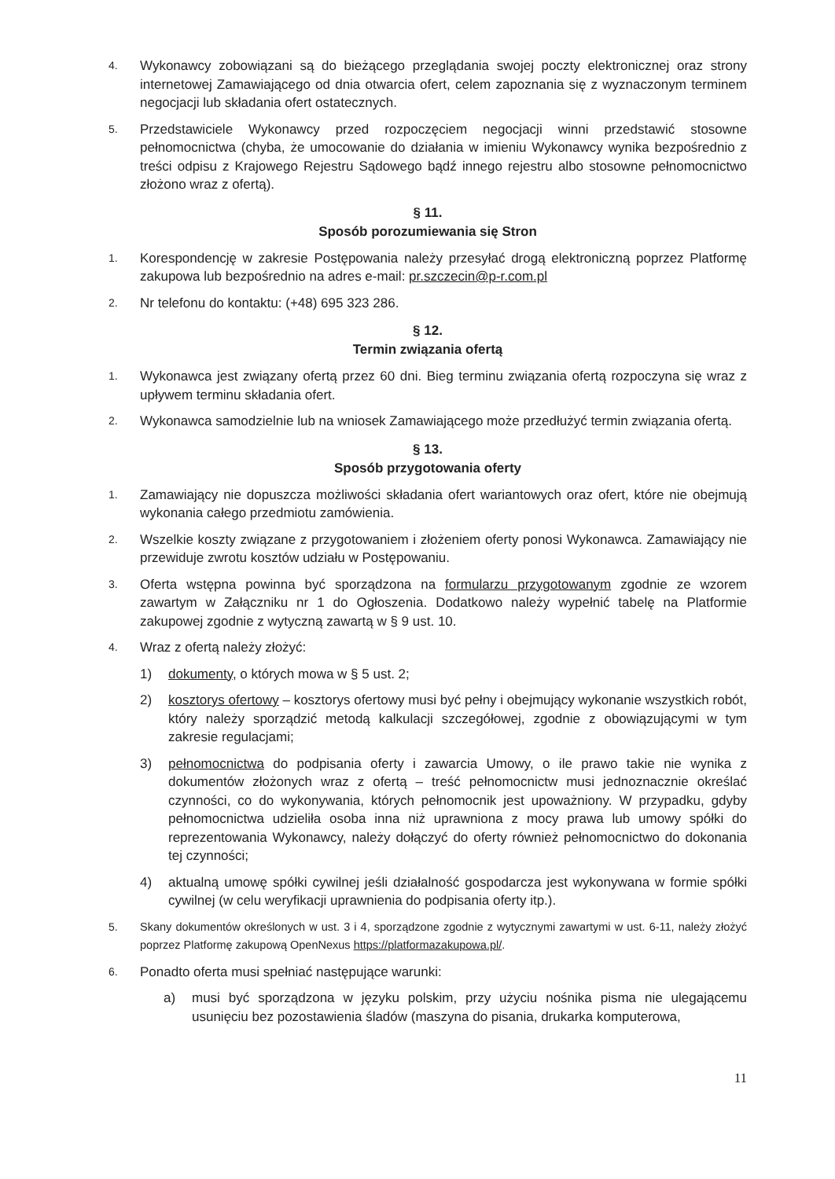4. Wykonawcy zobowiązani są do bieżącego przeglądania swojej poczty elektronicznej oraz strony internetowej Zamawiającego od dnia otwarcia ofert, celem zapoznania się z wyznaczonym terminem negocjacji lub składania ofert ostatecznych.
5. Przedstawiciele Wykonawcy przed rozpoczęciem negocjacji winni przedstawić stosowne pełnomocnictwa (chyba, że umocowanie do działania w imieniu Wykonawcy wynika bezpośrednio z treści odpisu z Krajowego Rejestru Sądowego bądź innego rejestru albo stosowne pełnomocnictwo złożono wraz z ofertą).
§ 11.
Sposób porozumiewania się Stron
1. Korespondencję w zakresie Postępowania należy przesyłać drogą elektroniczną poprzez Platformę zakupowa lub bezpośrednio na adres e-mail: pr.szczecin@p-r.com.pl
2. Nr telefonu do kontaktu: (+48) 695 323 286.
§ 12.
Termin związania ofertą
1. Wykonawca jest związany ofertą przez 60 dni. Bieg terminu związania ofertą rozpoczyna się wraz z upływem terminu składania ofert.
2. Wykonawca samodzielnie lub na wniosek Zamawiającego może przedłużyć termin związania ofertą.
§ 13.
Sposób przygotowania oferty
1. Zamawiający nie dopuszcza możliwości składania ofert wariantowych oraz ofert, które nie obejmują wykonania całego przedmiotu zamówienia.
2. Wszelkie koszty związane z przygotowaniem i złożeniem oferty ponosi Wykonawca. Zamawiający nie przewiduje zwrotu kosztów udziału w Postępowaniu.
3. Oferta wstępna powinna być sporządzona na formularzu przygotowanym zgodnie ze wzorem zawartym w Załączniku nr 1 do Ogłoszenia. Dodatkowo należy wypełnić tabelę na Platformie zakupowej zgodnie z wytyczną zawartą w § 9 ust. 10.
4. Wraz z ofertą należy złożyć:
1) dokumenty, o których mowa w § 5 ust. 2;
2) kosztorys ofertowy – kosztorys ofertowy musi być pełny i obejmujący wykonanie wszystkich robót, który należy sporządzić metodą kalkulacji szczegółowej, zgodnie z obowiązującymi w tym zakresie regulacjami;
3) pełnomocnictwa do podpisania oferty i zawarcia Umowy, o ile prawo takie nie wynika z dokumentów złożonych wraz z ofertą – treść pełnomocnictw musi jednoznacznie określać czynności, co do wykonywania, których pełnomocnik jest upoważniony. W przypadku, gdyby pełnomocnictwa udzieliła osoba inna niż uprawniona z mocy prawa lub umowy spółki do reprezentowania Wykonawcy, należy dołączyć do oferty również pełnomocnictwo do dokonania tej czynności;
4) aktualną umowę spółki cywilnej jeśli działalność gospodarcza jest wykonywana w formie spółki cywilnej (w celu weryfikacji uprawnienia do podpisania oferty itp.).
5. Skany dokumentów określonych w ust. 3 i 4, sporządzone zgodnie z wytycznymi zawartymi w ust. 6-11, należy złożyć poprzez Platformę zakupową OpenNexus https://platformazakupowa.pl/.
6. Ponadto oferta musi spełniać następujące warunki:
a) musi być sporządzona w języku polskim, przy użyciu nośnika pisma nie ulegającemu usunięciu bez pozostawienia śladów (maszyna do pisania, drukarka komputerowa,
11